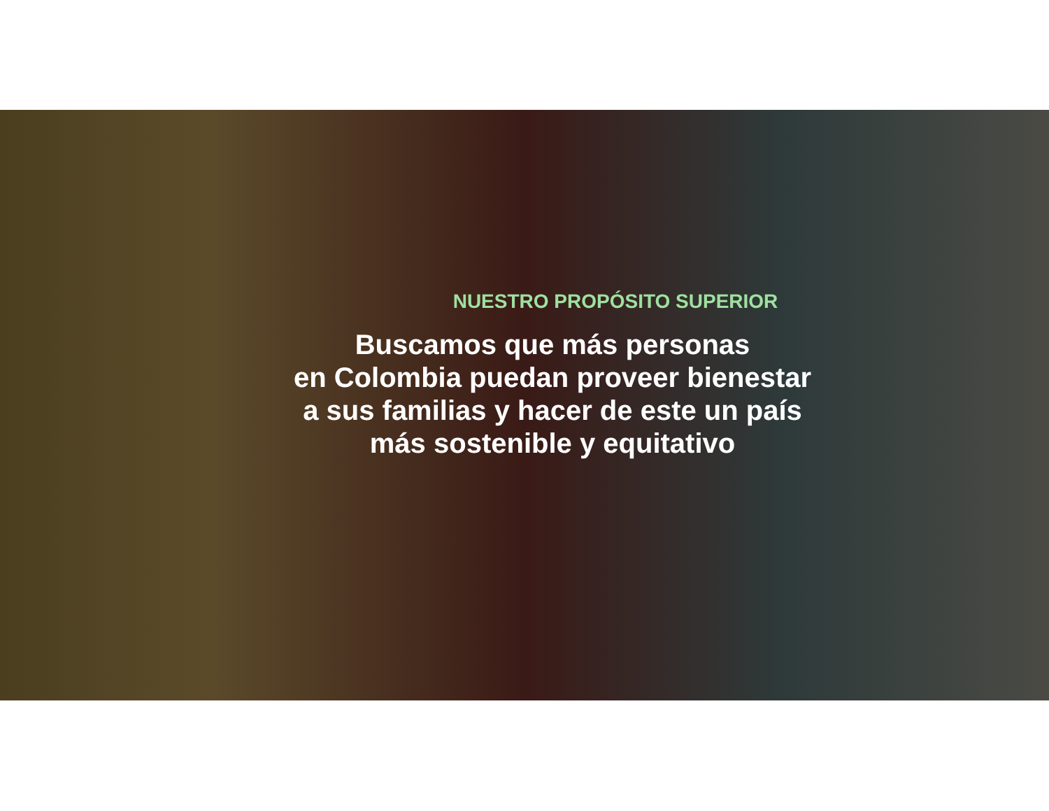NUESTRO PROPÓSITO SUPERIOR
Buscamos que más personas
en Colombia puedan proveer bienestar
a sus familias y hacer de este un país
más sostenible y equitativo